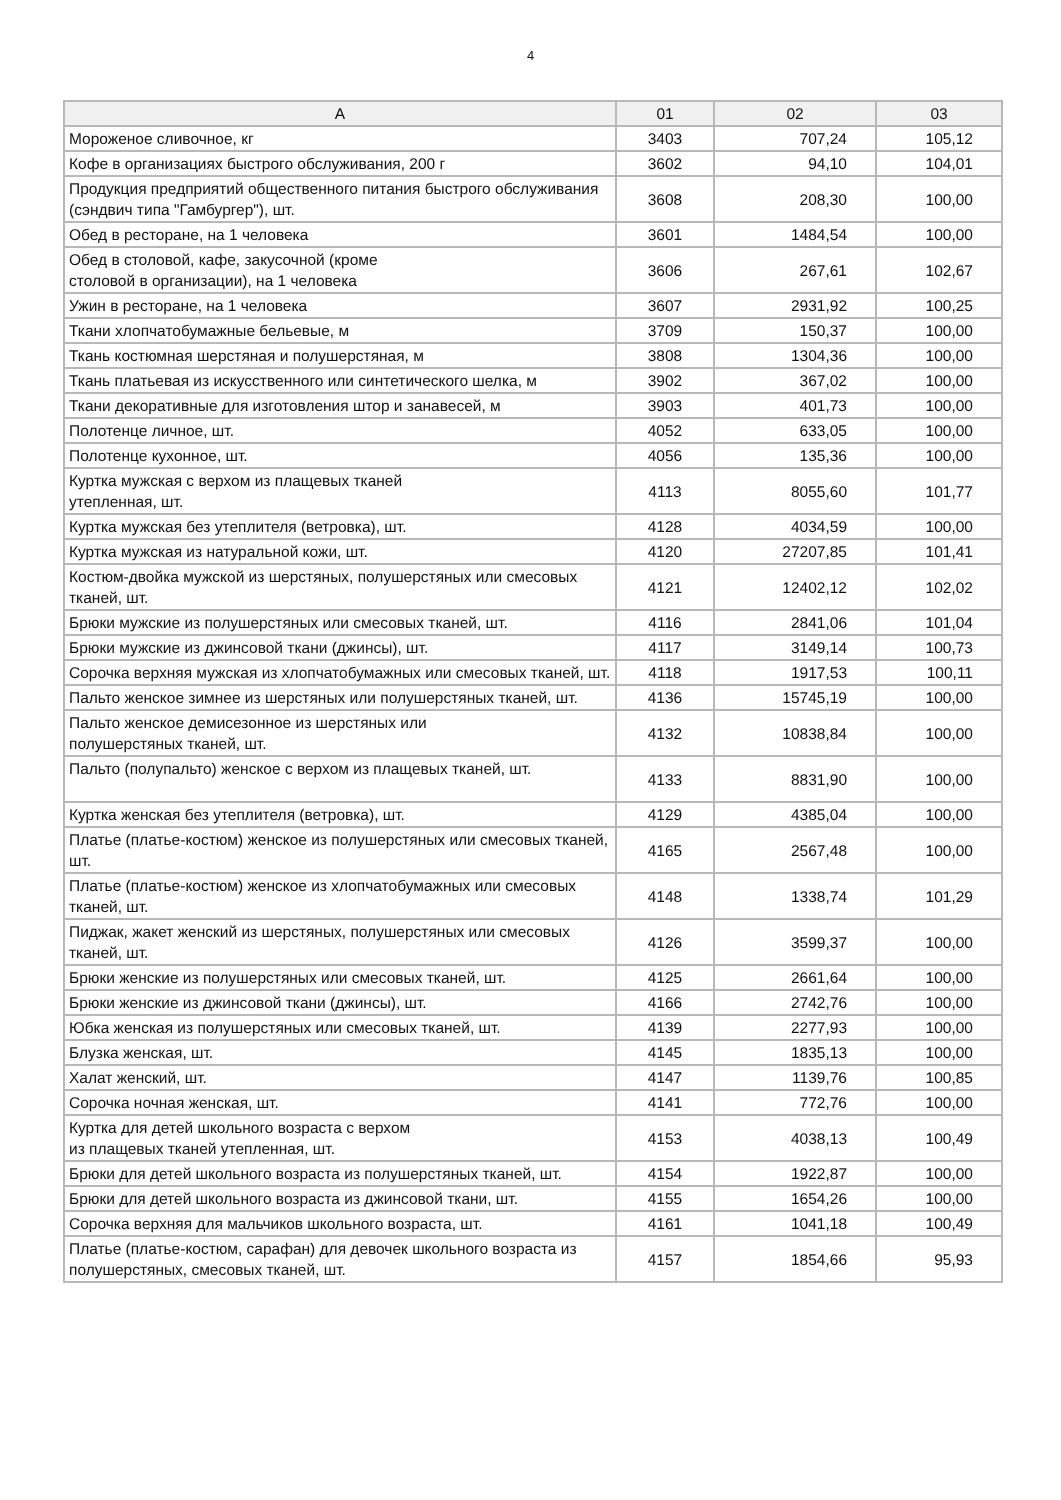4
| А | 01 | 02 | 03 |
| --- | --- | --- | --- |
| Мороженое сливочное, кг | 3403 | 707,24 | 105,12 |
| Кофе в организациях быстрого обслуживания, 200 г | 3602 | 94,10 | 104,01 |
| Продукция предприятий общественного питания быстрого обслуживания (сэндвич типа "Гамбургер"), шт. | 3608 | 208,30 | 100,00 |
| Обед в ресторане, на 1 человека | 3601 | 1484,54 | 100,00 |
| Обед в столовой, кафе, закусочной (кроме столовой в организации), на 1 человека | 3606 | 267,61 | 102,67 |
| Ужин в ресторане, на 1 человека | 3607 | 2931,92 | 100,25 |
| Ткани хлопчатобумажные бельевые, м | 3709 | 150,37 | 100,00 |
| Ткань костюмная шерстяная и полушерстяная, м | 3808 | 1304,36 | 100,00 |
| Ткань платьевая из искусственного или синтетического шелка, м | 3902 | 367,02 | 100,00 |
| Ткани декоративные для изготовления штор и занавесей, м | 3903 | 401,73 | 100,00 |
| Полотенце личное, шт. | 4052 | 633,05 | 100,00 |
| Полотенце кухонное, шт. | 4056 | 135,36 | 100,00 |
| Куртка мужская с верхом из плащевых тканей утепленная, шт. | 4113 | 8055,60 | 101,77 |
| Куртка мужская без утеплителя (ветровка), шт. | 4128 | 4034,59 | 100,00 |
| Куртка мужская из натуральной кожи, шт. | 4120 | 27207,85 | 101,41 |
| Костюм-двойка мужской из шерстяных, полушерстяных или смесовых тканей, шт. | 4121 | 12402,12 | 102,02 |
| Брюки мужские из полушерстяных или смесовых тканей, шт. | 4116 | 2841,06 | 101,04 |
| Брюки мужские из джинсовой ткани (джинсы), шт. | 4117 | 3149,14 | 100,73 |
| Сорочка верхняя мужская из хлопчатобумажных или смесовых тканей, шт. | 4118 | 1917,53 | 100,11 |
| Пальто женское зимнее из шерстяных или полушерстяных тканей, шт. | 4136 | 15745,19 | 100,00 |
| Пальто женское демисезонное из шерстяных или полушерстяных тканей, шт. | 4132 | 10838,84 | 100,00 |
| Пальто (полупальто) женское с верхом из плащевых тканей, шт. | 4133 | 8831,90 | 100,00 |
| Куртка женская без утеплителя (ветровка), шт. | 4129 | 4385,04 | 100,00 |
| Платье (платье-костюм) женское из полушерстяных или смесовых тканей, шт. | 4165 | 2567,48 | 100,00 |
| Платье (платье-костюм) женское из хлопчатобумажных или смесовых тканей, шт. | 4148 | 1338,74 | 101,29 |
| Пиджак, жакет женский из шерстяных, полушерстяных или смесовых тканей, шт. | 4126 | 3599,37 | 100,00 |
| Брюки женские из полушерстяных или смесовых тканей, шт. | 4125 | 2661,64 | 100,00 |
| Брюки женские из джинсовой ткани (джинсы), шт. | 4166 | 2742,76 | 100,00 |
| Юбка женская из полушерстяных или смесовых тканей, шт. | 4139 | 2277,93 | 100,00 |
| Блузка женская, шт. | 4145 | 1835,13 | 100,00 |
| Халат женский, шт. | 4147 | 1139,76 | 100,85 |
| Сорочка ночная женская, шт. | 4141 | 772,76 | 100,00 |
| Куртка для детей школьного возраста с верхом из плащевых тканей утепленная, шт. | 4153 | 4038,13 | 100,49 |
| Брюки для детей школьного возраста из полушерстяных тканей, шт. | 4154 | 1922,87 | 100,00 |
| Брюки для детей школьного возраста из джинсовой ткани, шт. | 4155 | 1654,26 | 100,00 |
| Сорочка верхняя для мальчиков школьного возраста, шт. | 4161 | 1041,18 | 100,49 |
| Платье (платье-костюм, сарафан) для девочек школьного возраста из полушерстяных, смесовых тканей, шт. | 4157 | 1854,66 | 95,93 |